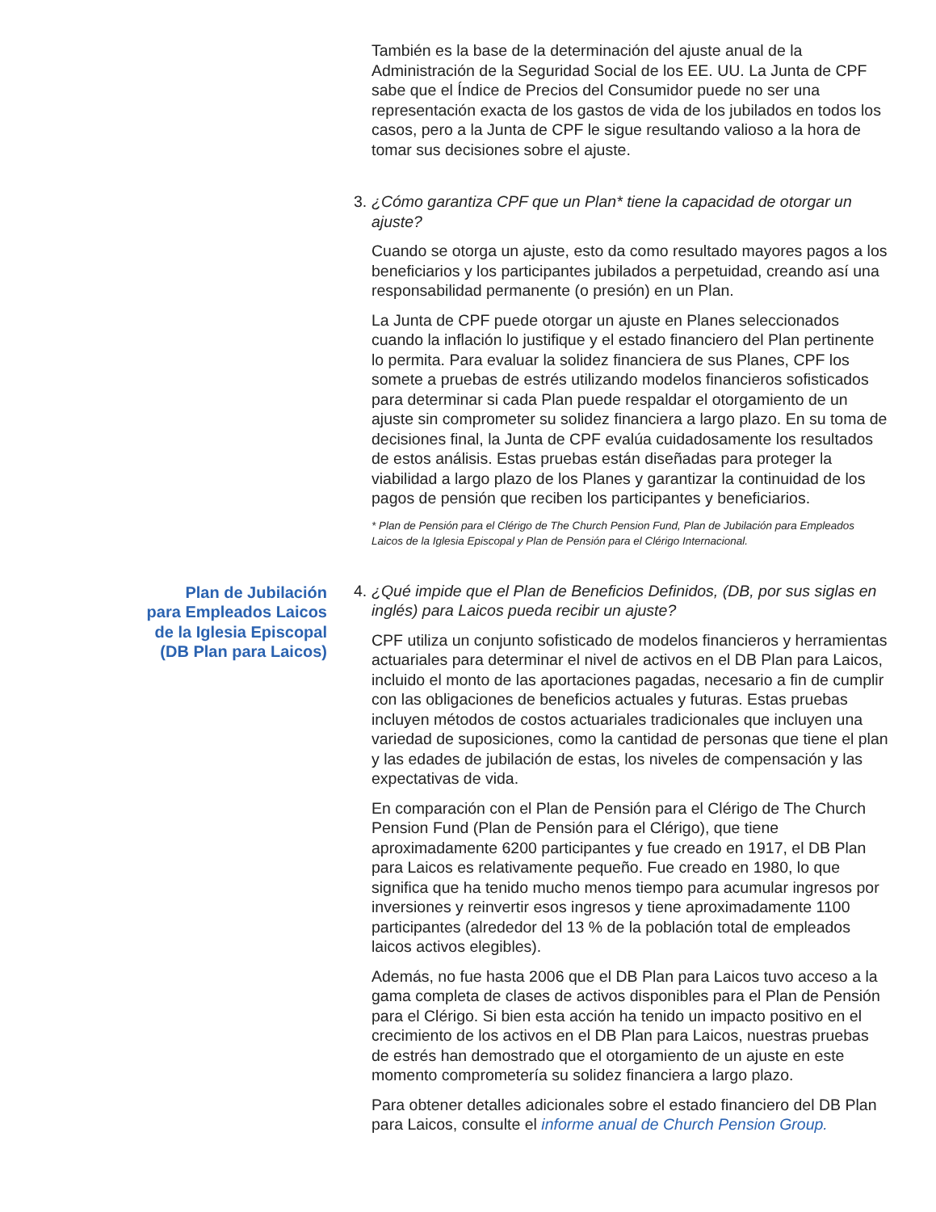También es la base de la determinación del ajuste anual de la Administración de la Seguridad Social de los EE. UU. La Junta de CPF sabe que el Índice de Precios del Consumidor puede no ser una representación exacta de los gastos de vida de los jubilados en todos los casos, pero a la Junta de CPF le sigue resultando valioso a la hora de tomar sus decisiones sobre el ajuste.
3.
¿Cómo garantiza CPF que un Plan* tiene la capacidad de otorgar un ajuste?
Cuando se otorga un ajuste, esto da como resultado mayores pagos a los beneficiarios y los participantes jubilados a perpetuidad, creando así una responsabilidad permanente (o presión) en un Plan.
La Junta de CPF puede otorgar un ajuste en Planes seleccionados cuando la inflación lo justifique y el estado financiero del Plan pertinente lo permita. Para evaluar la solidez financiera de sus Planes, CPF los somete a pruebas de estrés utilizando modelos financieros sofisticados para determinar si cada Plan puede respaldar el otorgamiento de un ajuste sin comprometer su solidez financiera a largo plazo. En su toma de decisiones final, la Junta de CPF evalúa cuidadosamente los resultados de estos análisis. Estas pruebas están diseñadas para proteger la viabilidad a largo plazo de los Planes y garantizar la continuidad de los pagos de pensión que reciben los participantes y beneficiarios.
* Plan de Pensión para el Clérigo de The Church Pension Fund, Plan de Jubilación para Empleados Laicos de la Iglesia Episcopal y Plan de Pensión para el Clérigo Internacional.
Plan de Jubilación
para Empleados Laicos
de la Iglesia Episcopal
(DB Plan para Laicos)
4.
¿Qué impide que el Plan de Beneficios Definidos, (DB, por sus siglas en inglés) para Laicos pueda recibir un ajuste?
CPF utiliza un conjunto sofisticado de modelos financieros y herramientas actuariales para determinar el nivel de activos en el DB Plan para Laicos, incluido el monto de las aportaciones pagadas, necesario a fin de cumplir con las obligaciones de beneficios actuales y futuras. Estas pruebas incluyen métodos de costos actuariales tradicionales que incluyen una variedad de suposiciones, como la cantidad de personas que tiene el plan y las edades de jubilación de estas, los niveles de compensación y las expectativas de vida.
En comparación con el Plan de Pensión para el Clérigo de The Church Pension Fund (Plan de Pensión para el Clérigo), que tiene aproximadamente 6200 participantes y fue creado en 1917, el DB Plan para Laicos es relativamente pequeño. Fue creado en 1980, lo que significa que ha tenido mucho menos tiempo para acumular ingresos por inversiones y reinvertir esos ingresos y tiene aproximadamente 1100 participantes (alrededor del 13 % de la población total de empleados laicos activos elegibles).
Además, no fue hasta 2006 que el DB Plan para Laicos tuvo acceso a la gama completa de clases de activos disponibles para el Plan de Pensión para el Clérigo. Si bien esta acción ha tenido un impacto positivo en el crecimiento de los activos en el DB Plan para Laicos, nuestras pruebas de estrés han demostrado que el otorgamiento de un ajuste en este momento comprometería su solidez financiera a largo plazo.
Para obtener detalles adicionales sobre el estado financiero del DB Plan para Laicos, consulte el informe anual de Church Pension Group.